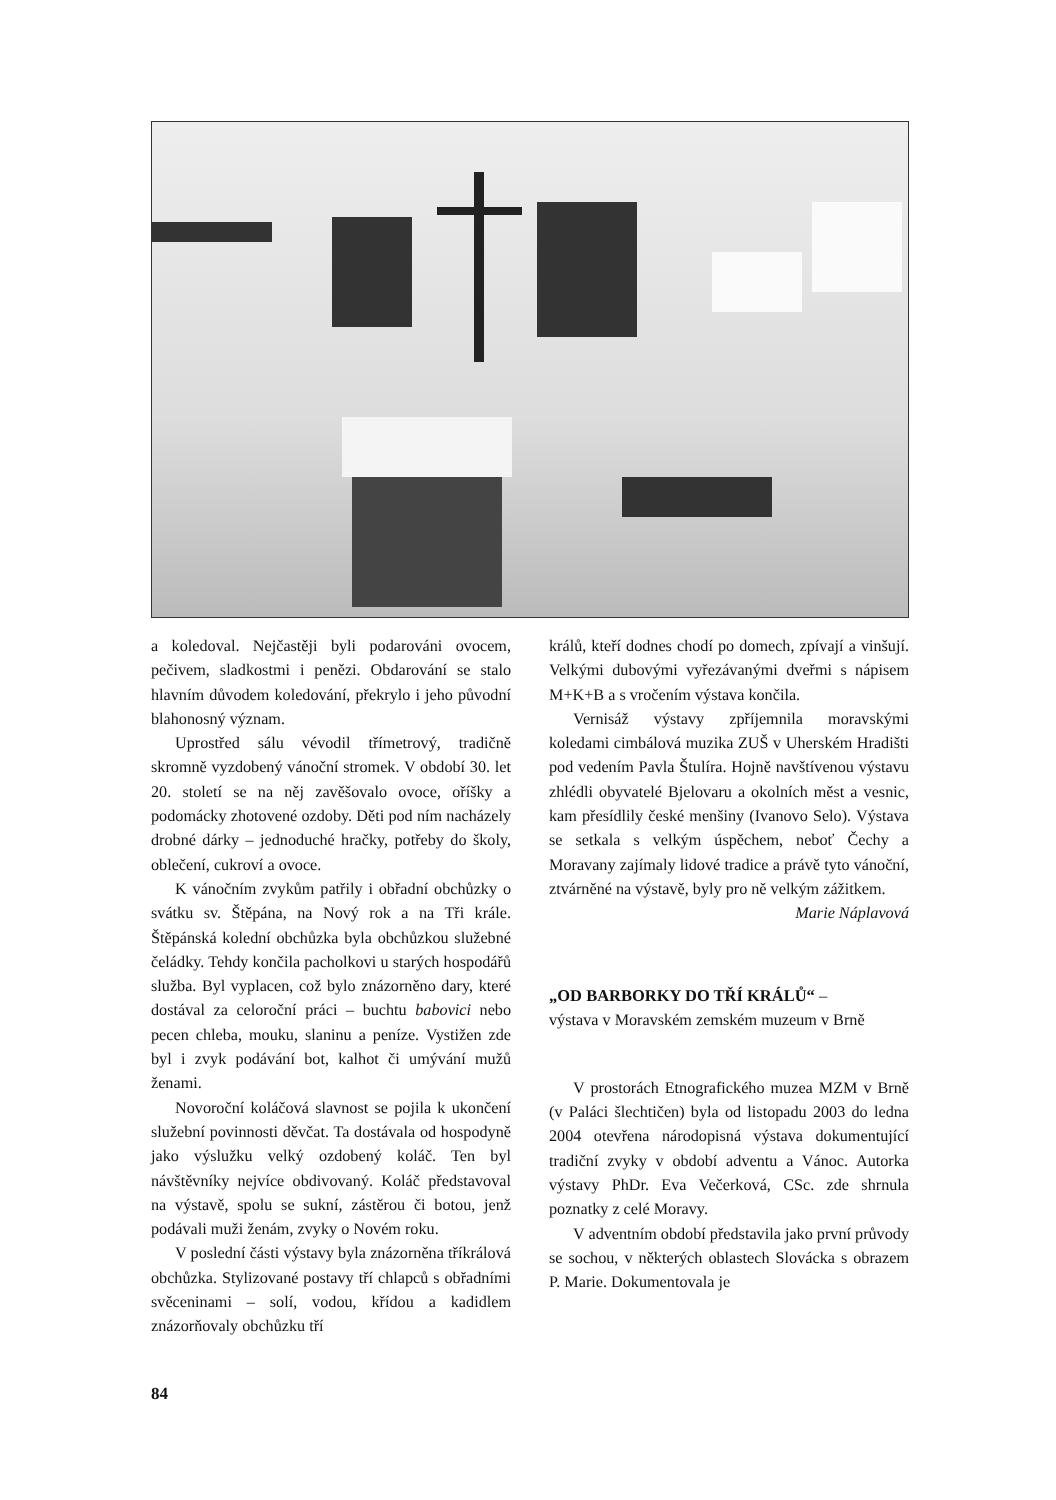a koledoval. Nejčastěji byli podarováni ovocem, pečivem, sladkostmi i penězi. Obdarování se stalo hlavním důvodem koledování, překrylo i jeho původní blahonosný význam.
Uprostřed sálu vévodil třímetrový, tradičně skromně vyzdobený vánoční stromek. V období 30. let 20. století se na něj zavěšovalo ovoce, oříšky a podomácky zhotovené ozdoby. Děti pod ním nacházely drobné dárky – jednoduché hračky, potřeby do školy, oblečení, cukroví a ovoce.
K vánočním zvykům patřily i obřadní obchůzky o svátku sv. Štěpána, na Nový rok a na Tři krále. Štěpánská kolední obchůzka byla obchůzkou služebné čeládky. Tehdy končila pacholkovi u starých hospodářů služba. Byl vyplacen, což bylo znázorněno dary, které dostával za celoroční práci – buchtu babovici nebo pecen chleba, mouku, slaninu a peníze. Vystižen zde byl i zvyk podávání bot, kalhot či umývání mužů ženami.
Novoroční koláčová slavnost se pojila k ukončení služební povinnosti děvčat. Ta dostávala od hospodyně jako výslužku velký ozdobený koláč. Ten byl návštěvníky nejvíce obdivovaný. Koláč představoval na výstavě, spolu se sukní, zástěrou či botou, jenž podávali muži ženám, zvyky o Novém roku.
V poslední části výstavy byla znázorněna tříkrálová obchůzka. Stylizované postavy tří chlapců s obřadními svěceninami – solí, vodou, křídou a kadidlem znázorňovaly obchůzku tří
králů, kteří dodnes chodí po domech, zpívají a vinšují. Velkými dubovými vyřezávanými dveřmi s nápisem M+K+B a s vročením výstava končila.
Vernisáž výstavy zpříjemnila moravskými koledami cimbálová muzika ZUŠ v Uherském Hradišti pod vedením Pavla Štulíra. Hojně navštívenou výstavu zhlédli obyvatelé Bjelovaru a okolních měst a vesnic, kam přesídlily české menšiny (Ivanovo Selo). Výstava se setkala s velkým úspěchem, neboť Čechy a Moravany zajímaly lidové tradice a právě tyto vánoční, ztvárněné na výstavě, byly pro ně velkým zážitkem.
Marie Náplavová
„OD BARBORKY DO TŘÍ KRÁLŮ“ –
výstava v Moravském zemském muzeum v Brně
V prostorách Etnografického muzea MZM v Brně (v Paláci šlechtičen) byla od listopadu 2003 do ledna 2004 otevřena národopisná výstava dokumentující tradiční zvyky v období adventu a Vánoc. Autorka výstavy PhDr. Eva Večerková, CSc. zde shrnula poznatky z celé Moravy.
V adventním období představila jako první průvody se sochou, v některých oblastech Slovácka s obrazem P. Marie. Dokumentovala je
84